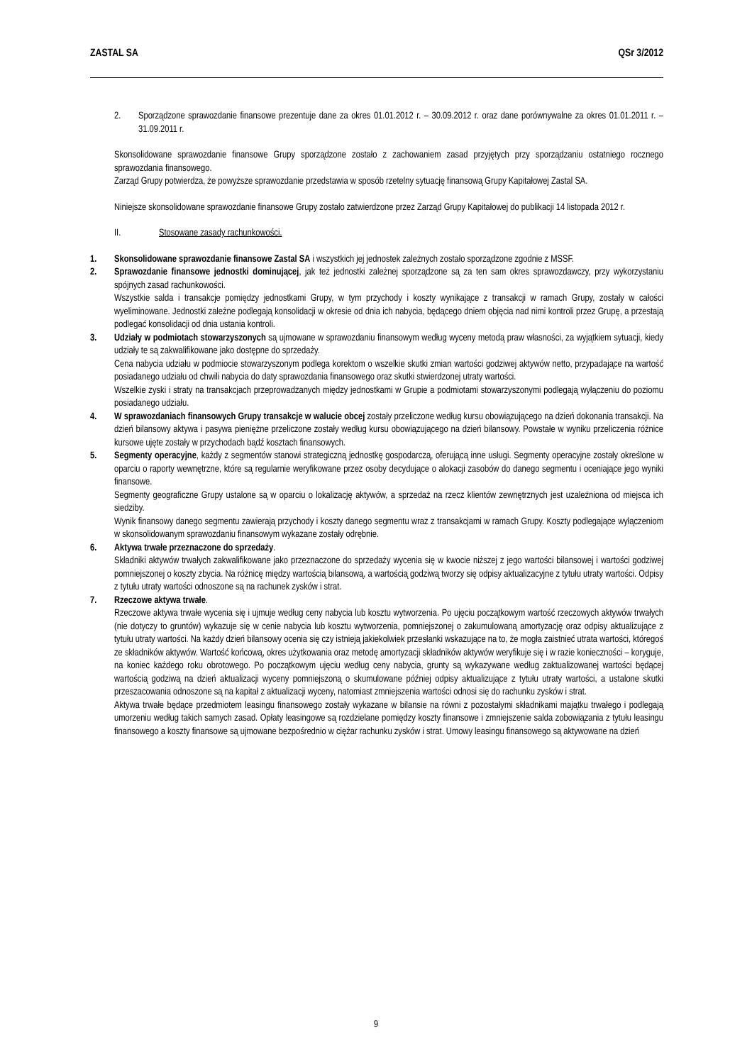ZASTAL SA QSr 3/2012
2. Sporządzone sprawozdanie finansowe prezentuje dane za okres 01.01.2012 r. – 30.09.2012 r. oraz dane porównywalne za okres 01.01.2011 r. – 31.09.2011 r.
Skonsolidowane sprawozdanie finansowe Grupy sporządzone zostało z zachowaniem zasad przyjętych przy sporządzaniu ostatniego rocznego sprawozdania finansowego.
Zarząd Grupy potwierdza, że powyższe sprawozdanie przedstawia w sposób rzetelny sytuację finansową Grupy Kapitałowej Zastal SA.
Niniejsze skonsolidowane sprawozdanie finansowe Grupy zostało zatwierdzone przez Zarząd Grupy Kapitałowej do publikacji 14 listopada 2012 r.
II. Stosowane zasady rachunkowości.
1. Skonsolidowane sprawozdanie finansowe Zastal SA i wszystkich jej jednostek zależnych zostało sporządzone zgodnie z MSSF.
2. Sprawozdanie finansowe jednostki dominującej, jak też jednostki zależnej sporządzone są za ten sam okres sprawozdawczy, przy wykorzystaniu spójnych zasad rachunkowości.
Wszystkie salda i transakcje pomiędzy jednostkami Grupy, w tym przychody i koszty wynikające z transakcji w ramach Grupy, zostały w całości wyeliminowane. Jednostki zależne podlegają konsolidacji w okresie od dnia ich nabycia, będącego dniem objęcia nad nimi kontroli przez Grupę, a przestają podlegać konsolidacji od dnia ustania kontroli.
3. Udziały w podmiotach stowarzyszonych są ujmowane w sprawozdaniu finansowym według wyceny metodą praw własności, za wyjątkiem sytuacji, kiedy udziały te są zakwalifikowane jako dostępne do sprzedaży.
Cena nabycia udziału w podmiocie stowarzyszonym podlega korektom o wszelkie skutki zmian wartości godziwej aktywów netto, przypadające na wartość posiadanego udziału od chwili nabycia do daty sprawozdania finansowego oraz skutki stwierdzonej utraty wartości.
Wszelkie zyski i straty na transakcjach przeprowadzanych między jednostkami w Grupie a podmiotami stowarzyszonymi podlegają wyłączeniu do poziomu posiadanego udziału.
4. W sprawozdaniach finansowych Grupy transakcje w walucie obcej zostały przeliczone według kursu obowiązującego na dzień dokonania transakcji. Na dzień bilansowy aktywa i pasywa pieniężne przeliczone zostały według kursu obowiązującego na dzień bilansowy. Powstałe w wyniku przeliczenia różnice kursowe ujęte zostały w przychodach bądź kosztach finansowych.
5. Segmenty operacyjne, każdy z segmentów stanowi strategiczną jednostkę gospodarczą, oferującą inne usługi. Segmenty operacyjne zostały określone w oparciu o raporty wewnętrzne, które są regularnie weryfikowane przez osoby decydujące o alokacji zasobów do danego segmentu i oceniające jego wyniki finansowe.
Segmenty geograficzne Grupy ustalone są w oparciu o lokalizację aktywów, a sprzedaż na rzecz klientów zewnętrznych jest uzależniona od miejsca ich siedziby.
Wynik finansowy danego segmentu zawierają przychody i koszty danego segmentu wraz z transakcjami w ramach Grupy. Koszty podlegające wyłączeniom w skonsolidowanym sprawozdaniu finansowym wykazane zostały odrębnie.
6. Aktywa trwałe przeznaczone do sprzedaży.
Składniki aktywów trwałych zakwalifikowane jako przeznaczone do sprzedaży wycenia się w kwocie niższej z jego wartości bilansowej i wartości godziwej pomniejszonej o koszty zbycia. Na różnicę między wartością bilansową, a wartością godziwą tworzy się odpisy aktualizacyjne z tytułu utraty wartości. Odpisy z tytułu utraty wartości odnoszone są na rachunek zysków i strat.
7. Rzeczowe aktywa trwałe.
Rzeczowe aktywa trwałe wycenia się i ujmuje według ceny nabycia lub kosztu wytworzenia. Po ujęciu początkowym wartość rzeczowych aktywów trwałych (nie dotyczy to gruntów) wykazuje się w cenie nabycia lub kosztu wytworzenia, pomniejszonej o zakumulowaną amortyzację oraz odpisy aktualizujące z tytułu utraty wartości. Na każdy dzień bilansowy ocenia się czy istnieją jakiekolwiek przesłanki wskazujące na to, że mogła zaistnieć utrata wartości, któregoś ze składników aktywów. Wartość końcową, okres użytkowania oraz metodę amortyzacji składników aktywów weryfikuje się i w razie konieczności – koryguje, na koniec każdego roku obrotowego. Po początkowym ujęciu według ceny nabycia, grunty są wykazywane według zaktualizowanej wartości będącej wartością godziwą na dzień aktualizacji wyceny pomniejszoną o skumulowane później odpisy aktualizujące z tytułu utraty wartości, a ustalone skutki przeszacowania odnoszone są na kapitał z aktualizacji wyceny, natomiast zmniejszenia wartości odnosi się do rachunku zysków i strat.
Aktywa trwałe będące przedmiotem leasingu finansowego zostały wykazane w bilansie na równi z pozostałymi składnikami majątku trwałego i podlegają umorzeniu według takich samych zasad. Opłaty leasingowe są rozdzielane pomiędzy koszty finansowe i zmniejszenie salda zobowiązania z tytułu leasingu finansowego a koszty finansowe są ujmowane bezpośrednio w ciężar rachunku zysków i strat. Umowy leasingu finansowego są aktywowane na dzień
9